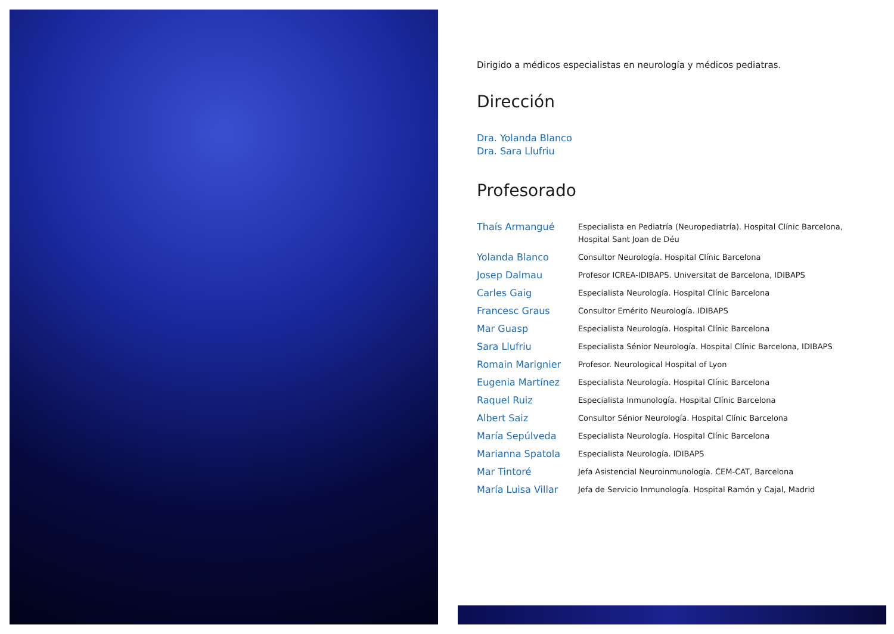Dirigido a médicos especialistas en neurología y médicos pediatras.
Dirección
Dra. Yolanda Blanco
Dra. Sara Llufriu
Profesorado
| Thaís Armangué | Especialista en Pediatría (Neuropediatría). Hospital Clínic Barcelona, Hospital Sant Joan de Déu |
| Yolanda Blanco | Consultor Neurología. Hospital Clínic Barcelona |
| Josep Dalmau | Profesor ICREA-IDIBAPS. Universitat de Barcelona, IDIBAPS |
| Carles Gaig | Especialista Neurología. Hospital Clínic Barcelona |
| Francesc Graus | Consultor Emérito Neurología. IDIBAPS |
| Mar Guasp | Especialista Neurología. Hospital Clínic Barcelona |
| Sara Llufriu | Especialista Sénior Neurología. Hospital Clínic Barcelona, IDIBAPS |
| Romain Marignier | Profesor. Neurological Hospital of Lyon |
| Eugenia Martínez | Especialista Neurología. Hospital Clínic Barcelona |
| Raquel Ruiz | Especialista Inmunología. Hospital Clínic Barcelona |
| Albert Saiz | Consultor Sénior Neurología. Hospital Clínic Barcelona |
| María Sepúlveda | Especialista Neurología. Hospital Clínic Barcelona |
| Marianna Spatola | Especialista Neurología. IDIBAPS |
| Mar Tintoré | Jefa Asistencial Neuroinmunología. CEM-CAT, Barcelona |
| María Luisa Villar | Jefa de Servicio Inmunología. Hospital Ramón y Cajal, Madrid |